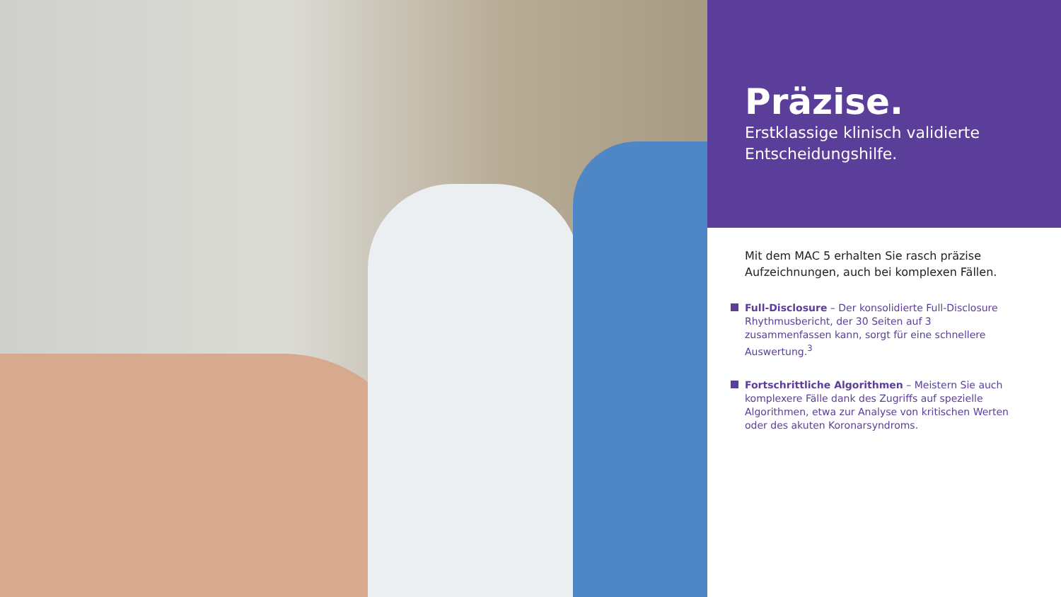Präzise.
Erstklassige klinisch validierte Entscheidungshilfe.
Mit dem MAC 5 erhalten Sie rasch präzise Aufzeichnungen, auch bei komplexen Fällen.
Full-Disclosure – Der konsolidierte Full-Disclosure Rhythmusbericht, der 30 Seiten auf 3 zusammenfassen kann, sorgt für eine schnellere Auswertung.<sup>3</sup>
Fortschrittliche Algorithmen – Meistern Sie auch komplexere Fälle dank des Zugriffs auf spezielle Algorithmen, etwa zur Analyse von kritischen Werten oder des akuten Koronarsyndroms.